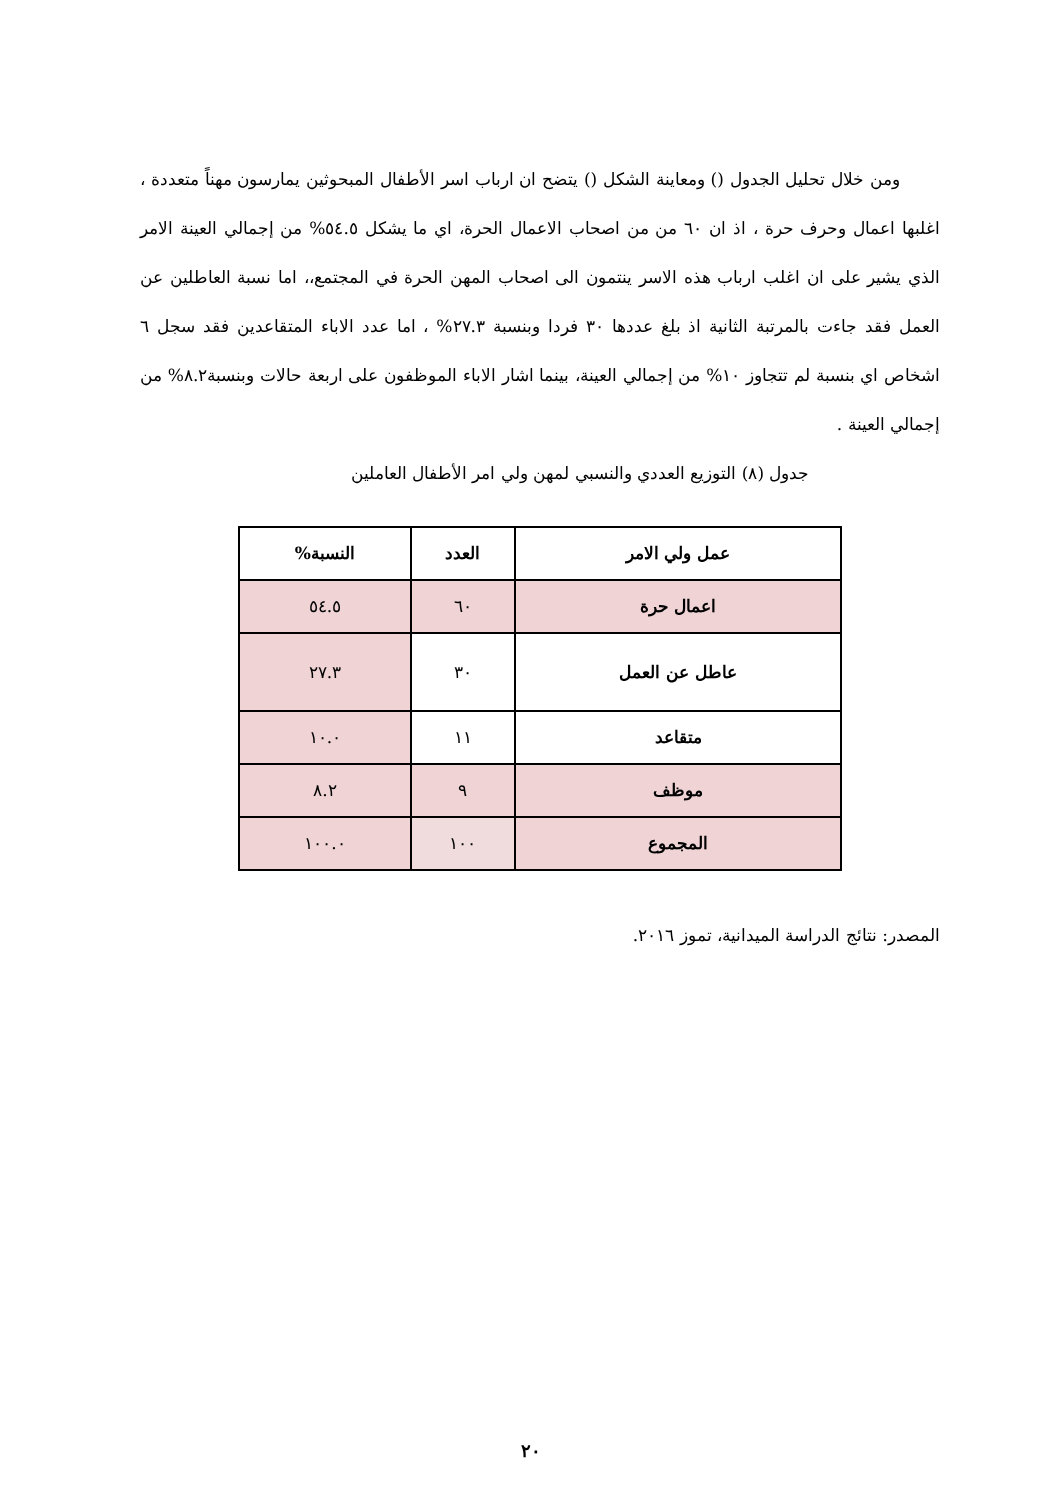ومن خلال تحليل الجدول () ومعاينة الشكل () يتضح ان ارباب اسر الأطفال المبحوثين يمارسون مهناً متعددة ، اغلبها اعمال وحرف حرة ، اذ ان ٦٠ من من اصحاب الاعمال الحرة، اي ما يشكل ٥٤.٥% من إجمالي العينة الامر الذي يشير على ان اغلب ارباب هذه الاسر ينتمون الى اصحاب المهن الحرة في المجتمع،، اما نسبة العاطلين عن العمل فقد جاءت بالمرتبة الثانية اذ بلغ عددها ٣٠ فردا وبنسبة ٢٧.٣% ، اما عدد الاباء المتقاعدين فقد سجل ٦ اشخاص اي بنسبة لم تتجاوز ١٠% من إجمالي العينة، بينما اشار الاباء الموظفون على اربعة حالات وبنسبة٨.٢% من إجمالي العينة .
جدول (٨) التوزيع العددي والنسبي لمهن ولي امر الأطفال العاملين
| عمل ولي الامر | العدد | النسبة% |
| --- | --- | --- |
| اعمال حرة | ٦٠ | ٥٤.٥ |
| عاطل عن العمل | ٣٠ | ٢٧.٣ |
| متقاعد | ١١ | ١٠.٠ |
| موظف | ٩ | ٨.٢ |
| المجموع | ١٠٠ | ١٠٠.٠ |
المصدر: نتائج الدراسة الميدانية، تموز ٢٠١٦.
٢٠